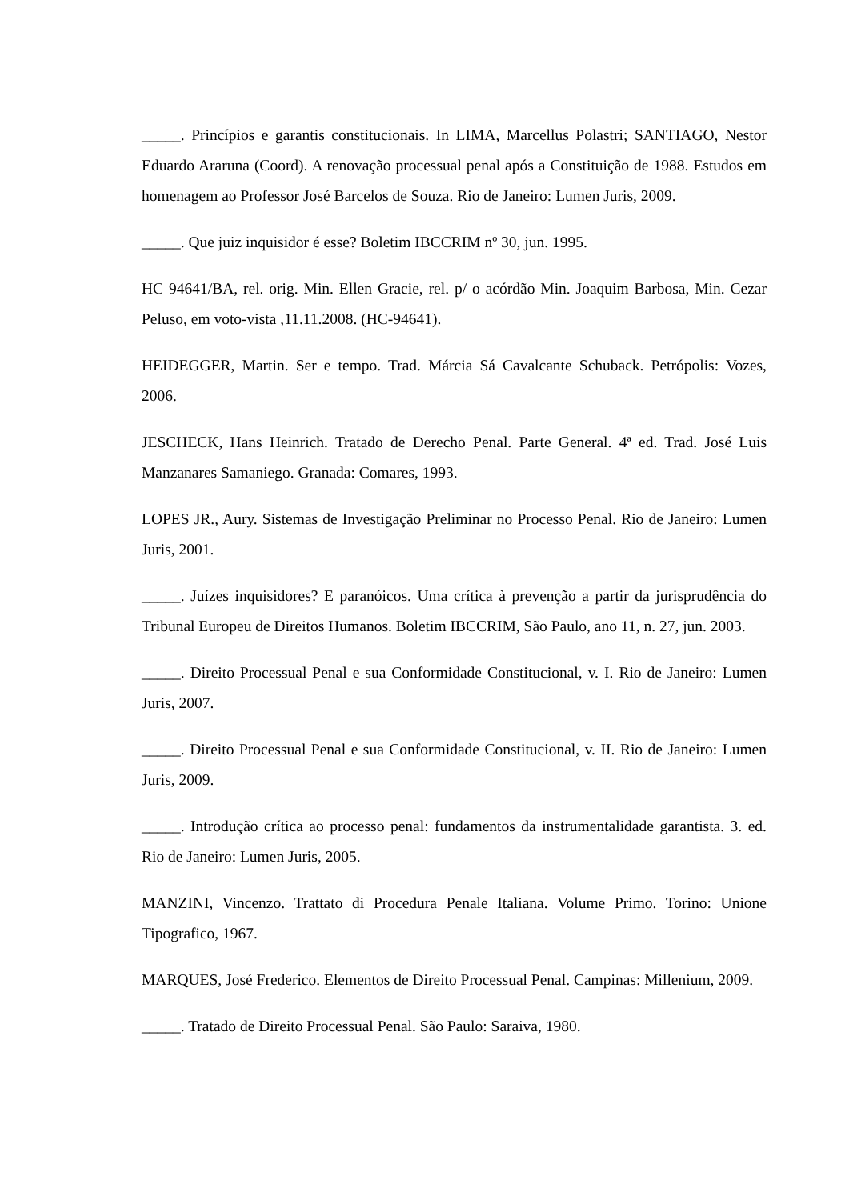_____. Princípios e garantis constitucionais. In LIMA, Marcellus Polastri; SANTIAGO, Nestor Eduardo Araruna (Coord). A renovação processual penal após a Constituição de 1988. Estudos em homenagem ao Professor José Barcelos de Souza. Rio de Janeiro: Lumen Juris, 2009.
_____. Que juiz inquisidor é esse? Boletim IBCCRIM nº 30, jun. 1995.
HC 94641/BA, rel. orig. Min. Ellen Gracie, rel. p/ o acórdão Min. Joaquim Barbosa, Min. Cezar Peluso, em voto-vista ,11.11.2008. (HC-94641).
HEIDEGGER, Martin. Ser e tempo. Trad. Márcia Sá Cavalcante Schuback. Petrópolis: Vozes, 2006.
JESCHECK, Hans Heinrich. Tratado de Derecho Penal. Parte General. 4ª ed. Trad. José Luis Manzanares Samaniego. Granada: Comares, 1993.
LOPES JR., Aury. Sistemas de Investigação Preliminar no Processo Penal. Rio de Janeiro: Lumen Juris, 2001.
_____. Juízes inquisidores? E paranóicos. Uma crítica à prevenção a partir da jurisprudência do Tribunal Europeu de Direitos Humanos. Boletim IBCCRIM, São Paulo, ano 11, n. 27, jun. 2003.
_____. Direito Processual Penal e sua Conformidade Constitucional, v. I. Rio de Janeiro: Lumen Juris, 2007.
_____. Direito Processual Penal e sua Conformidade Constitucional, v. II. Rio de Janeiro: Lumen Juris, 2009.
_____. Introdução crítica ao processo penal: fundamentos da instrumentalidade garantista. 3. ed. Rio de Janeiro: Lumen Juris, 2005.
MANZINI, Vincenzo. Trattato di Procedura Penale Italiana. Volume Primo. Torino: Unione Tipografico, 1967.
MARQUES, José Frederico. Elementos de Direito Processual Penal. Campinas: Millenium, 2009.
_____. Tratado de Direito Processual Penal. São Paulo: Saraiva, 1980.